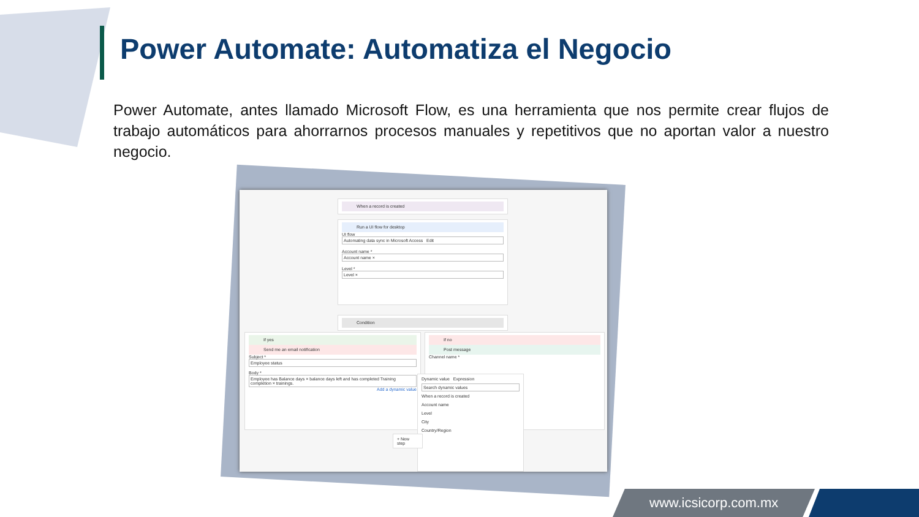Power Automate: Automatiza el Negocio
Power Automate, antes llamado Microsoft Flow, es una herramienta que nos permite crear flujos de trabajo automáticos para ahorrarnos procesos manuales y repetitivos que no aportan valor a nuestro negocio.
When a record is created
Run a UI flow for desktop
UI flow
Automating data sync in Microsoft Access Edit
Account name *
Account name ×
Level *
Level ×
Condition
If yes
Send me an email notification
Subject *
Employee status
Body *
Employee has Balance days × balance days left and has completed Training completion × trainings.
Add a dynamic value
If no
Post message
Channel name *
Dynamic value Expression
Search dynamic values
When a record is created
Account name
Level
City
Country/Region
+ New step
www.icsicorp.com.mx